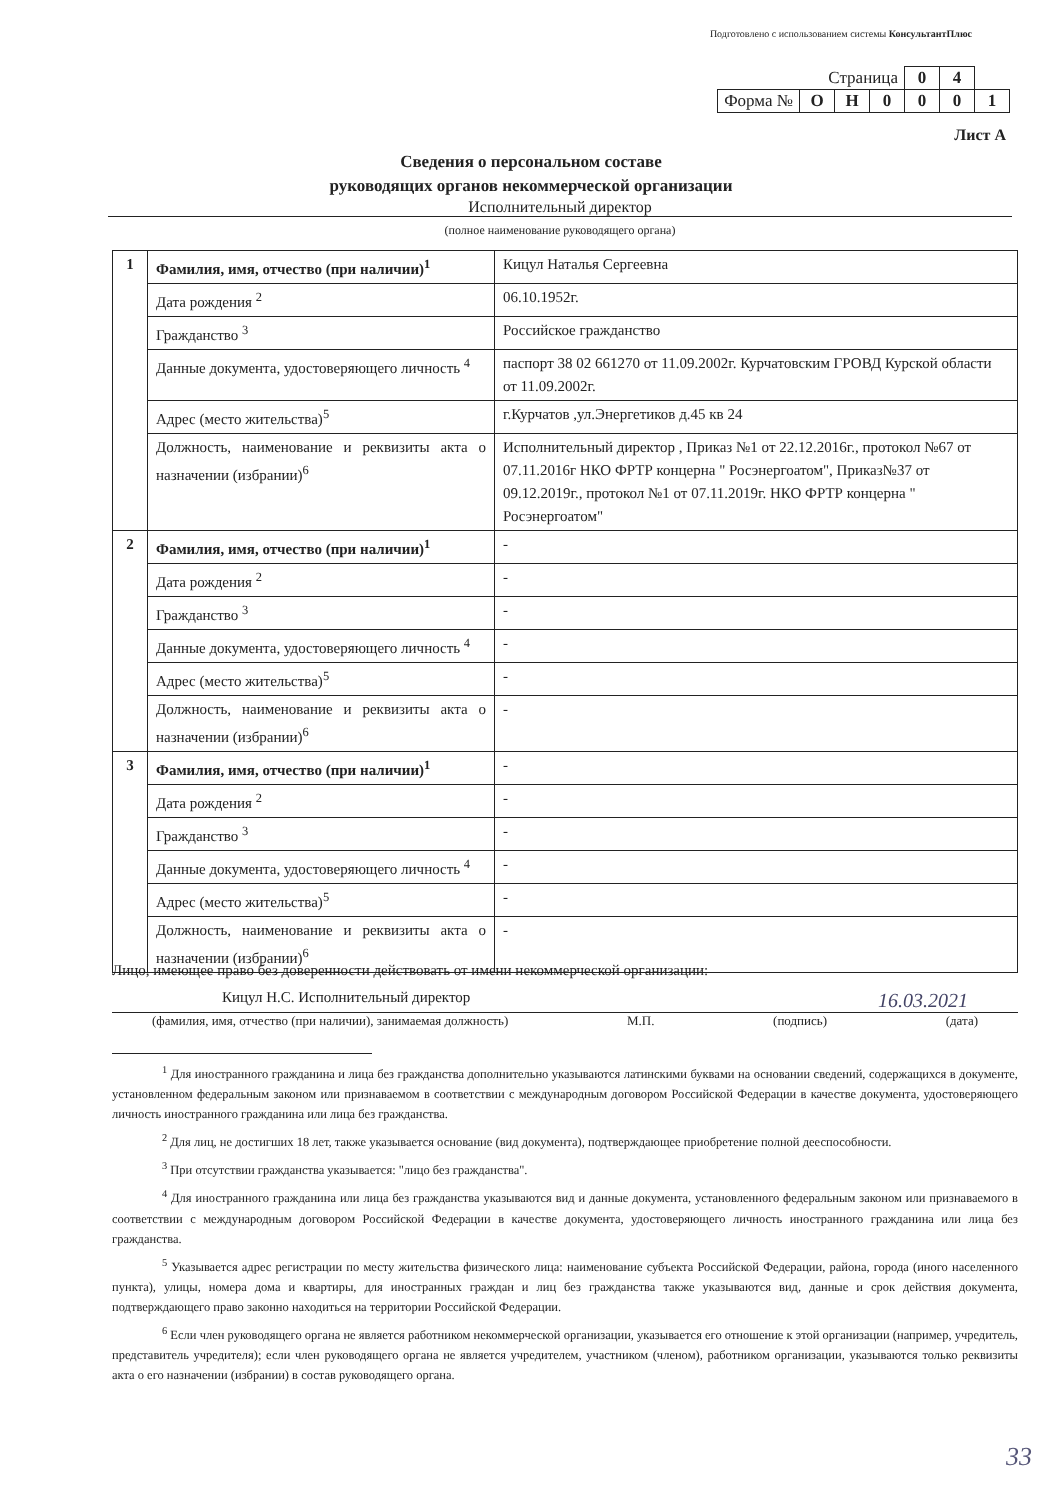Подготовлено с использованием системы КонсультантПлюс
| Страница | | | | 0 | 4 | |
| Форма № | О | Н | 0 | 0 | 0 | 1 |
Лист А
Сведения о персональном составе
руководящих органов некоммерческой организации
Исполнительный директор
(полное наименование руководящего органа)
| 1 | Фамилия, имя, отчество (при наличии)<sup>1</sup> | Кицул Наталья Сергеевна |
| | Дата рождения <sup>2</sup> | 06.10.1952г. |
| | Гражданство <sup>3</sup> | Российское гражданство |
| | Данные документа, удостоверяющего личность <sup>4</sup> | паспорт 38 02 661270 от 11.09.2002г. Курчатовским ГРОВД Курской области от 11.09.2002г. |
| | Адрес (место жительства)<sup>5</sup> | г.Курчатов ,ул.Энергетиков д.45 кв 24 |
| | Должность, наименование и реквизиты акта о назначении (избрании)<sup>6</sup> | Исполнительный директор , Приказ №1 от 22.12.2016г., протокол №67 от 07.11.2016г НКО ФРТР концерна " Росэнергоатом", Приказ№37 от 09.12.2019г., протокол №1 от 07.11.2019г. НКО ФРТР концерна " Росэнергоатом" |
| 2 | Фамилия, имя, отчество (при наличии)<sup>1</sup> | - |
| | Дата рождения <sup>2</sup> | - |
| | Гражданство <sup>3</sup> | - |
| | Данные документа, удостоверяющего личность <sup>4</sup> | - |
| | Адрес (место жительства)<sup>5</sup> | - |
| | Должность, наименование и реквизиты акта о назначении (избрании)<sup>6</sup> | - |
| 3 | Фамилия, имя, отчество (при наличии)<sup>1</sup> | - |
| | Дата рождения <sup>2</sup> | - |
| | Гражданство <sup>3</sup> | - |
| | Данные документа, удостоверяющего личность <sup>4</sup> | - |
| | Адрес (место жительства)<sup>5</sup> | - |
| | Должность, наименование и реквизиты акта о назначении (избрании)<sup>6</sup> | - |
Лицо, имеющее право без доверенности действовать от имени некоммерческой организации:
Кицул Н.С. Исполнительный директор 16.03.2021
(фамилия, имя, отчество (при наличии), занимаемая должность) М.П. (подпись) (дата)
<sup>1</sup> Для иностранного гражданина и лица без гражданства дополнительно указываются латинскими буквами на основании сведений, содержащихся в документе, установленном федеральным законом или признаваемом в соответствии с международным договором Российской Федерации в качестве документа, удостоверяющего личность иностранного гражданина или лица без гражданства.
<sup>2</sup> Для лиц, не достигших 18 лет, также указывается основание (вид документа), подтверждающее приобретение полной дееспособности.
<sup>3</sup> При отсутствии гражданства указывается: "лицо без гражданства".
<sup>4</sup> Для иностранного гражданина или лица без гражданства указываются вид и данные документа, установленного федеральным законом или признаваемого в соответствии с международным договором Российской Федерации в качестве документа, удостоверяющего личность иностранного гражданина или лица без гражданства.
<sup>5</sup> Указывается адрес регистрации по месту жительства физического лица: наименование субъекта Российской Федерации, района, города (иного населенного пункта), улицы, номера дома и квартиры, для иностранных граждан и лиц без гражданства также указываются вид, данные и срок действия документа, подтверждающего право законно находиться на территории Российской Федерации.
<sup>6</sup> Если член руководящего органа не является работником некоммерческой организации, указывается его отношение к этой организации (например, учредитель, представитель учредителя); если член руководящего органа не является учредителем, участником (членом), работником организации, указываются только реквизиты акта о его назначении (избрании) в состав руководящего органа.
33